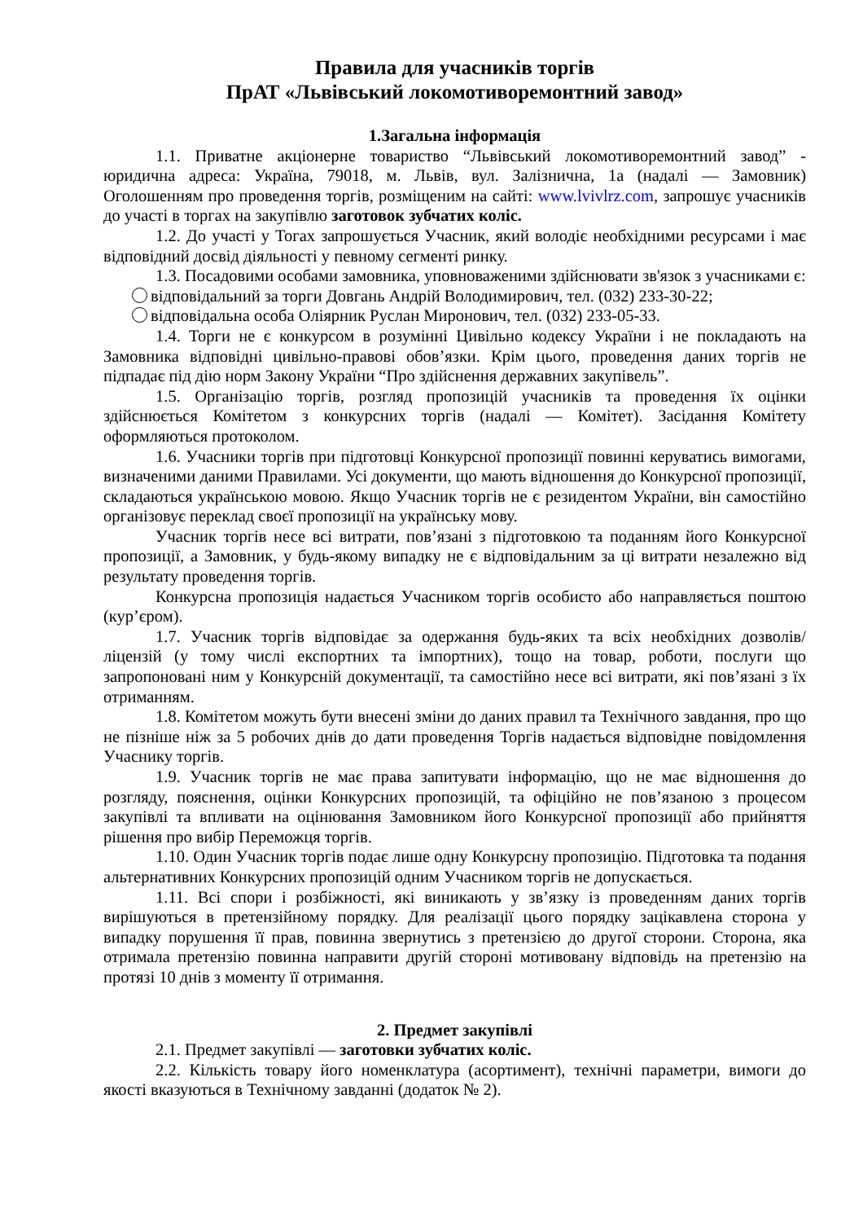Правила для учасників торгів
ПрАТ «Львівський локомотиворемонтний завод»
1.Загальна інформація
1.1. Приватне акціонерне товариство “Львівський локомотиворемонтний завод” - юридична адреса: Україна, 79018, м. Львів, вул. Залізнична, 1а (надалі — Замовник) Оголошенням про проведення торгів, розміщеним на сайті: www.lvivlrz.com, запрошує учасників до участі в торгах на закупівлю заготовок зубчатих коліс.
1.2. До участі у Тогах запрошується Учасник, який володіє необхідними ресурсами і має відповідний досвід діяльності у певному сегменті ринку.
1.3. Посадовими особами замовника, уповноваженими здійснювати зв'язок з учасниками є:
відповідальний за торги Довгань Андрій Володимирович, тел. (032) 233-30-22;
відповідальна особа Оліярник Руслан Миронович, тел. (032) 233-05-33.
1.4. Торги не є конкурсом в розумінні Цивільно кодексу України і не покладають на Замовника відповідні цивільно-правові обов’язки. Крім цього, проведення даних торгів не підпадає під дію норм Закону України “Про здійснення державних закупівель”.
1.5. Організацію торгів, розгляд пропозицій учасників та проведення їх оцінки здійснюється Комітетом з конкурсних торгів (надалі — Комітет). Засідання Комітету оформляються протоколом.
1.6. Учасники торгів при підготовці Конкурсної пропозиції повинні керуватись вимогами, визначеними даними Правилами. Усі документи, що мають відношення до Конкурсної пропозиції, складаються українською мовою. Якщо Учасник торгів не є резидентом України, він самостійно організовує переклад своєї пропозиції на українську мову.
Учасник торгів несе всі витрати, пов’язані з підготовкою та поданням його Конкурсної пропозиції, а Замовник, у будь-якому випадку не є відповідальним за ці витрати незалежно від результату проведення торгів.
Конкурсна пропозиція надається Учасником торгів особисто або направляється поштою (кур’єром).
1.7. Учасник торгів відповідає за одержання будь-яких та всіх необхідних дозволів/ліцензій (у тому числі експортних та імпортних), тощо на товар, роботи, послуги що запропоновані ним у Конкурсній документації, та самостійно несе всі витрати, які пов’язані з їх отриманням.
1.8. Комітетом можуть бути внесені зміни до даних правил та Технічного завдання, про що не пізніше ніж за 5 робочих днів до дати проведення Торгів надається відповідне повідомлення Учаснику торгів.
1.9. Учасник торгів не має права запитувати інформацію, що не має відношення до розгляду, пояснення, оцінки Конкурсних пропозицій, та офіційно не пов’язаною з процесом закупівлі та впливати на оцінювання Замовником його Конкурсної пропозиції або прийняття рішення про вибір Переможця торгів.
1.10. Один Учасник торгів подає лише одну Конкурсну пропозицію. Підготовка та подання альтернативних Конкурсних пропозицій одним Учасником торгів не допускається.
1.11. Всі спори і розбіжності, які виникають у зв’язку із проведенням даних торгів вирішуються в претензійному порядку. Для реалізації цього порядку зацікавлена сторона у випадку порушення її прав, повинна звернутись з претензією до другої сторони. Сторона, яка отримала претензію повинна направити другій стороні мотивовану відповідь на претензію на протязі 10 днів з моменту її отримання.
2. Предмет закупівлі
2.1. Предмет закупівлі — заготовки зубчатих коліс.
2.2. Кількість товару його номенклатура (асортимент), технічні параметри, вимоги до якості вказуються в Технічному завданні (додаток № 2).